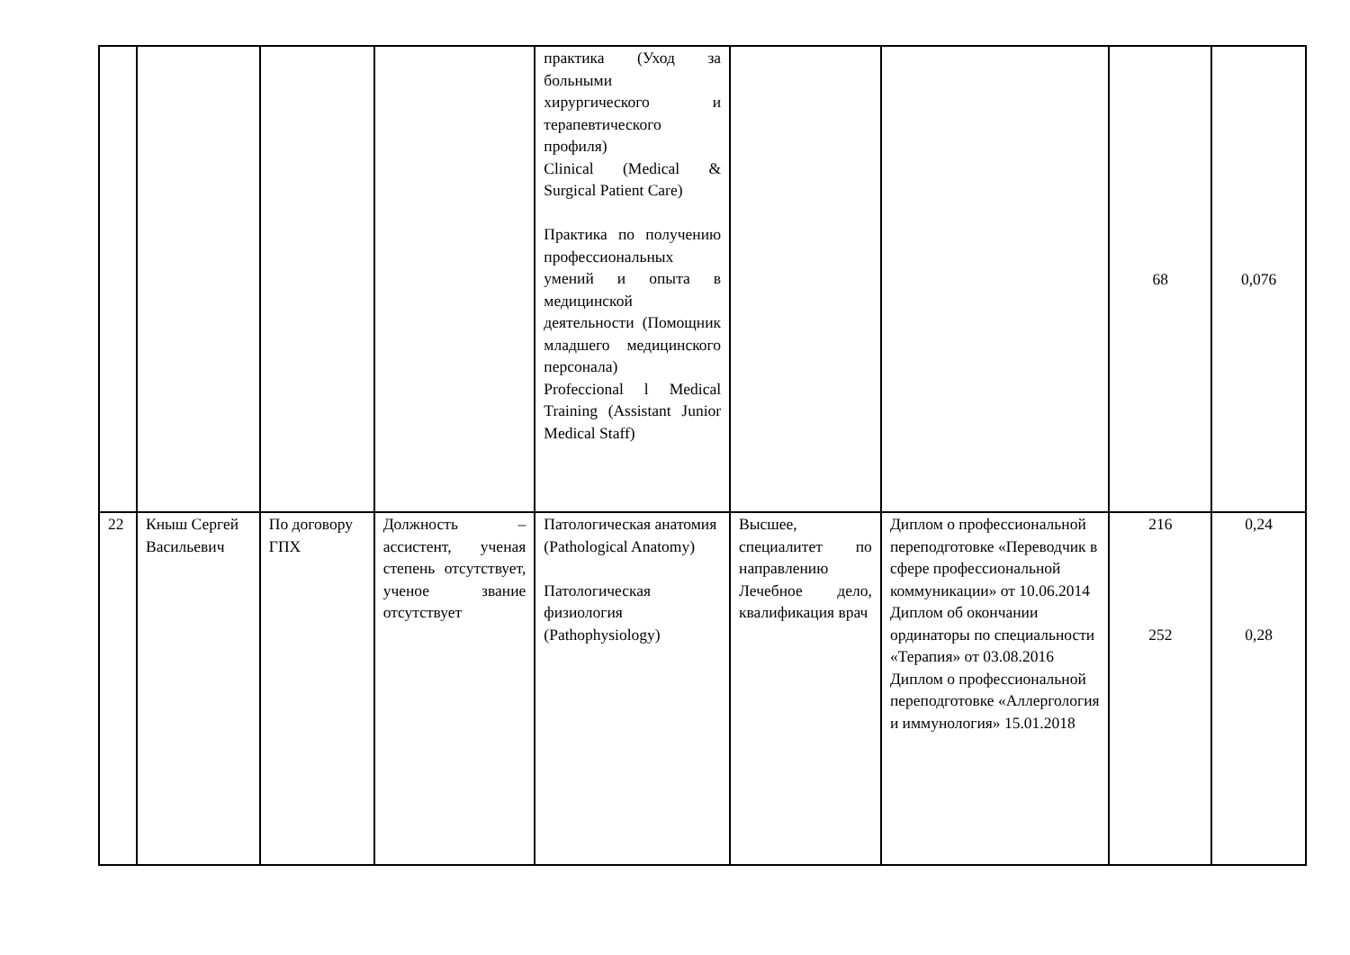| | | | | практика (Уход за больными хирургического и терапевтического профиля) Clinical (Medical & Surgical Patient Care) Практика по получению профессиональных умений и опыта в медицинской деятельности (Помощник младшего медицинского персонала) Profeccional l Medical Training (Assistant Junior Medical Staff) | | | 68 | 0,076 |
| 22 | Кныш Сергей Васильевич | По договору ГПХ | Должность – ассистент, ученая степень отсутствует, ученое звание отсутствует | Патологическая анатомия (Pathological Anatomy) Патологическая физиология (Pathophysiology) | Высшее, специалитет по направлению Лечебное дело, квалификация врач | Диплом о профессиональной переподготовке «Переводчик в сфере профессиональной коммуникации» от 10.06.2014 Диплом об окончании ординаторы по специальности «Терапия» от 03.08.2016 Диплом о профессиональной переподготовке «Аллергология и иммунология» 15.01.2018 | 216 252 | 0,24 0,28 |